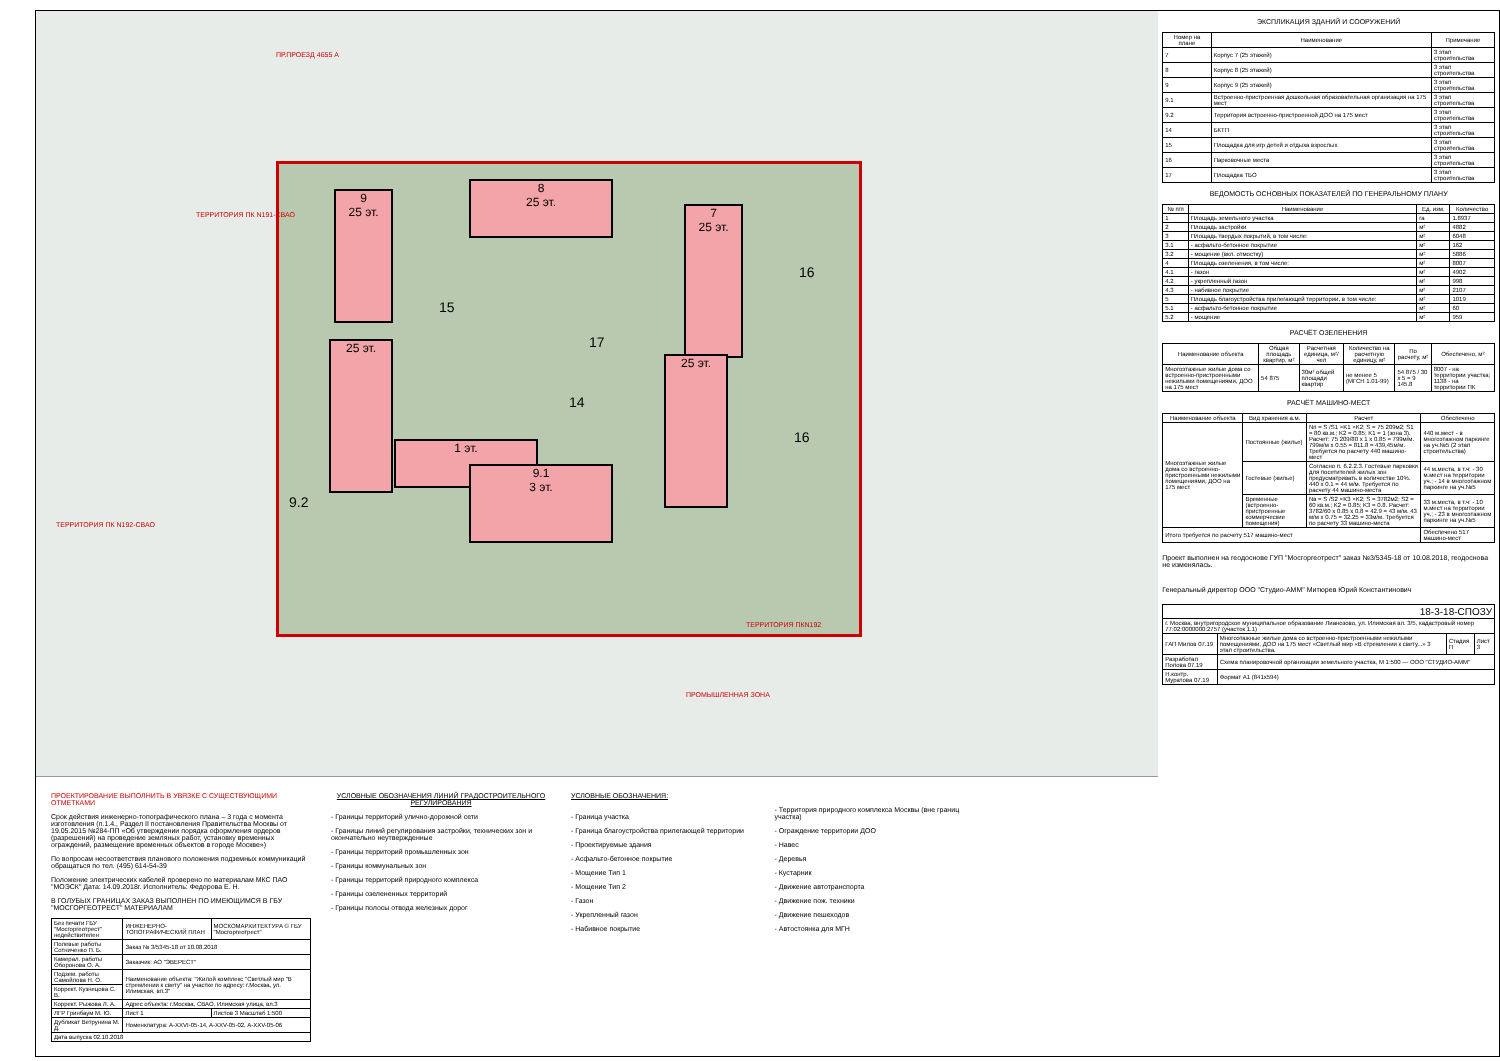9
25 эт.
8
25 эт.
7
25 эт.
25 эт.
25 эт.
1 эт.
9.1
3 эт.
15
17
14
16
16
9.2
ПР.ПРОЕЗД 4655 А
ТЕРРИТОРИЯ ПК N191-СВАО
ТЕРРИТОРИЯ ПК N192-СВАО
ТЕРРИТОРИЯ ПКN192
ПРОМЫШЛЕННАЯ ЗОНА
ПРОЕКТИРОВАНИЕ ВЫПОЛНИТЬ В УВЯЗКЕ С СУЩЕСТВУЮЩИМИ ОТМЕТКАМИ
Срок действия инженерно-топографического плана – 3 года с момента изготовления (п.1.4., Раздел II постановления Правительства Москвы от 19.05.2015 №284-ПП «Об утверждении порядка оформления ордеров (разрешений) на проведение земляных работ, установку временных ограждений, размещение временных объектов в городе Москве»)
По вопросам несоответствия планового положения подземных коммуникаций обращаться по тел. (495) 614-54-39
Положение электрических кабелей проверено по материалам МКС ПАО "МОЭСК" Дата: 14.09.2018г. Исполнитель: Федорова Е. Н.
В ГОЛУБЫХ ГРАНИЦАХ ЗАКАЗ ВЫПОЛНЕН ПО ИМЕЮЩИМСЯ В ГБУ "МОСГОРГЕОТРЕСТ" МАТЕРИАЛАМ
| Без печати ГБУ "Мосгоргеотрест" недействителен | ИНЖЕНЕРНО-ТОПОГРАФИЧЕСКИЙ ПЛАН | МОСКОМАРХИТЕКТУРА © ГБУ "Мосгоргеотрест" |
| Полевые работы Сотниченко П. Б. | Заказ № 3/5345-18 от 10.08.2018 | |
| Камерал. работы Оборонова О. А. | Заказчик: АО "ЭВЕРЕСТ" | |
| Подзем. работы Самойлова Н. О. | Наименование объекта: "Жилой комплекс "Светлый мир "В стремлении к свету" на участке по адресу: г.Москва, ул. Илимская, вл.3" | |
| Коррект. Кузнецова С. В. | | |
| Коррект. Рыжова Л. А. | Адрес объекта: г.Москва, СВАО, Илимская улица, вл.3 | |
| ЛГР Гринбаум М. Ю. | Лист 1 | Листов 3 Масштаб 1:500 |
| Дубликат Ветрунина М. Д. | Номенклатура: A-XXVI-05-14, A-XXV-05-02, A-XXV-05-06 | |
| Дата выпуска 02.10.2018 | | |
УСЛОВНЫЕ ОБОЗНАЧЕНИЯ ЛИНИЙ ГРАДОСТРОИТЕЛЬНОГО РЕГУЛИРОВАНИЯ
- Границы территорий улично-дорожной сети
- Границы линий регулирования застройки, технических зон и окончательно неутвержденные
- Границы территорий промышленных зон
- Границы коммунальных зон
- Границы территорий природного комплекса
- Границы озелененных территорий
- Границы полосы отвода железных дорог
УСЛОВНЫЕ ОБОЗНАЧЕНИЯ:
- Граница участка
- Граница благоустройства прилегающей территории
- Проектируемые здания
- Асфальто-бетонное покрытие
- Мощение Тип 1
- Мощение Тип 2
- Газон
- Укрепленный газон
- Набивное покрытие
- Территория природного комплекса Москвы (вне границ участка)
- Ограждение территории ДОО
- Навес
- Деревья
- Кустарник
- Движение автотранспорта
- Движение пож. техники
- Движение пешеходов
- Автостоянка для МГН
ЭКСПЛИКАЦИЯ ЗДАНИЙ И СООРУЖЕНИЙ
| Номер на плане | Наименование | Примечание |
| --- | --- | --- |
| 7 | Корпус 7 (25 этажей) | 3 этап строительства |
| 8 | Корпус 8 (25 этажей) | 3 этап строительства |
| 9 | Корпус 9 (25 этажей) | 3 этап строительства |
| 9.1 | Встроенно-пристроенная дошкольная образовательная организация на 175 мест | 3 этап строительства |
| 9.2 | Территория встроенно-пристроенной ДОО на 175 мест | 3 этап строительства |
| 14 | БКТП | 3 этап строительства |
| 15 | Площадка для игр детей и отдыха взрослых | 3 этап строительства |
| 16 | Парковочные места | 3 этап строительства |
| 17 | Площадка ТБО | 3 этап строительства |
ВЕДОМОСТЬ ОСНОВНЫХ ПОКАЗАТЕЛЕЙ ПО ГЕНЕРАЛЬНОМУ ПЛАНУ
| № п/п | Наименование | Ед. изм. | Количество |
| --- | --- | --- | --- |
| 1 | Площадь земельного участка | га | 1.8937 |
| 2 | Площадь застройки | м² | 4882 |
| 3 | Площадь твердых покрытий, в том числе: | м² | 6048 |
| 3.1 | - асфальто-бетонное покрытие | м² | 162 |
| 3.2 | - мощение (вкл. отмостку) | м² | 5886 |
| 4 | Площадь озеленения, в том числе: | м² | 8007 |
| 4.1 | - газон | м² | 4902 |
| 4.2 | - укрепленный газон | м² | 998 |
| 4.3 | - набивное покрытие | м² | 2107 |
| 5 | Площадь благоустройства прилегающей территории, в том числе: | м² | 1019 |
| 5.1 | - асфальто-бетонное покрытие | м² | 60 |
| 5.2 | - мощение | м² | 959 |
РАСЧЁТ ОЗЕЛЕНЕНИЯ
| Наименование объекта | Общая площадь квартир, м² | Расчетная единица, м²/чел | Количество на расчетную единицу, м² | По расчету, м² | Обеспечено, м² |
| --- | --- | --- | --- | --- | --- |
| Многоэтажные жилые дома со встроенно-пристроенными нежилыми помещениями, ДОО на 175 мест | 54 875 | 30м² общей площади квартир | не менее 5 (МГСН 1.01-99) | 54 875 / 30 x 5 = 9 145.8 | 8007 - на территории участка; 1138 - на территории ПК |
РАСЧЁТ МАШИНО-МЕСТ
| Наименование объекта | Вид хранения а.м. | Расчет | Обеспечено |
| --- | --- | --- | --- |
| Многоэтажные жилые дома со встроенно-пристроенными нежилыми помещениями, ДОО на 175 мест | Постоянные (жилье) | Nп = S /S1 ×K1 ×K2; S = 75 209м2; S1 = 80 кв.м.; K2 = 0.85; K1 = 1 (зона 3). Расчет: 75 209/80 x 1 x 0.85 = 799м/м. 799м/м x 0.55 = 811.8 = 439,45м/м. Требуется по расчету 440 машино-мест | 440 м.мест - в многоэтажном паркинге на уч.№5 (2 этап строительства) |
| | Гостевые (жилье) | Согласно п. 6.2.2.3. Гостевые парковки для посетителей жилых зон предусматривать в количестве 10%. 440 x 0.1 = 44 м/м. Требуется по расчету 44 машино-места | 44 м.места, в т.ч: - 30 м.мест на территории уч.; - 14 в многоэтажном паркинге на уч.№5 |
| | Временные (встроенно-пристроенные коммерческие помещения) | Nв = S /S2 ×K3 ×K2; S = 3782м2; S2 = 60 кв.м.; K2 = 0.85; K3 = 0.8. Расчет: 3782/60 x 0.85 x 0.8 = 42.9 = 43 м/м. 43 м/м x 0.75 = 32.25 = 33м/м. Требуется по расчету 33 машино-места | 33 м.места, в т.ч: - 10 м.мест на территории уч.; - 23 в многоэтажном паркинге на уч.№5 |
| Итого требуется по расчету 517 машино-мест | | | Обеспечено 517 машино-мест |
Проект выполнен на геодосновe ГУП "Мосгоргеотрест" заказ №3/5345-18 от 10.08.2018, геодосновa не изменялась.
Генеральный директор ООО "Студио-АММ" Митюрев Юрий Константинович
| 18-3-18-СПОЗУ | | | |
| г. Москва, внутригородское муниципальное образование Лианозово, ул. Илимская вл. 3/5, кадастровый номер 77:02:0000000:2757 (участок 1.1) | | | |
| ГАП Милов 07.19 | Многоэтажные жилые дома со встроенно-пристроенными нежилыми помещениями, ДОО на 175 мест «Светлый мир «В стремлении к свету...» 3 этап строительства. | Стадия П | Лист 3 |
| Разработал Попова 07.19 | Схема планировочной организации земельного участка, М 1:500 — ООО "СТУДИО-АММ" | | |
| Н.контр. Муратова 07.19 | Формат А1 (841х594) | | |